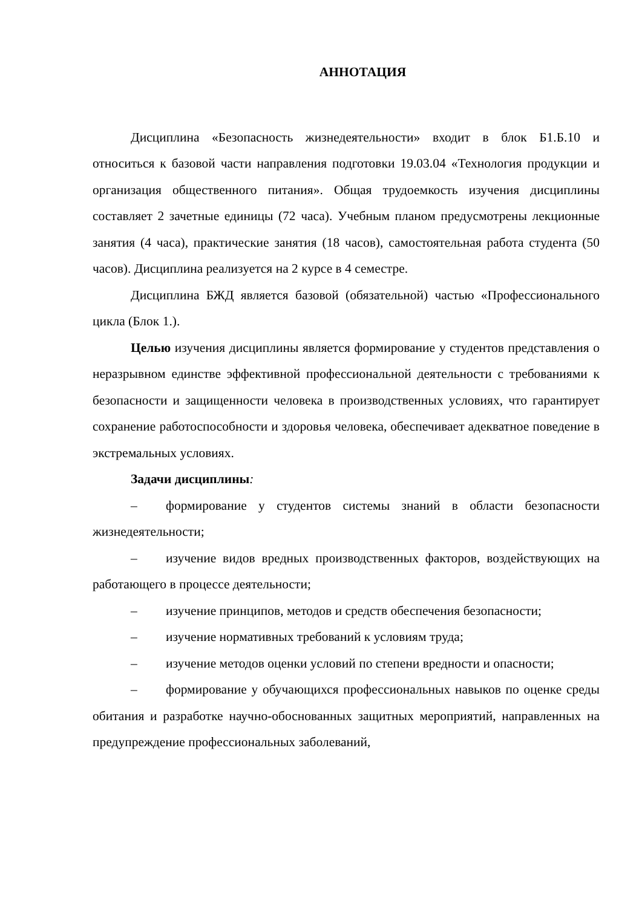АННОТАЦИЯ
Дисциплина «Безопасность жизнедеятельности» входит в блок Б1.Б.10 и относиться к базовой части направления подготовки 19.03.04 «Технология продукции и организация общественного питания». Общая трудоемкость изучения дисциплины составляет 2 зачетные единицы (72 часа). Учебным планом предусмотрены лекционные занятия (4 часа), практические занятия (18 часов), самостоятельная работа студента (50 часов). Дисциплина реализуется на 2 курсе в 4 семестре.
Дисциплина БЖД является базовой (обязательной) частью «Профессионального цикла (Блок 1.).
Целью изучения дисциплины является формирование у студентов представления о неразрывном единстве эффективной профессиональной деятельности с требованиями к безопасности и защищенности человека в производственных условиях, что гарантирует сохранение работоспособности и здоровья человека, обеспечивает адекватное поведение в экстремальных условиях.
Задачи дисциплины:
– формирование у студентов системы знаний в области безопасности жизнедеятельности;
– изучение видов вредных производственных факторов, воздействующих на работающего в процессе деятельности;
– изучение принципов, методов и средств обеспечения безопасности;
– изучение нормативных требований к условиям труда;
– изучение методов оценки условий по степени вредности и опасности;
– формирование у обучающихся профессиональных навыков по оценке среды обитания и разработке научно-обоснованных защитных мероприятий, направленных на предупреждение профессиональных заболеваний,